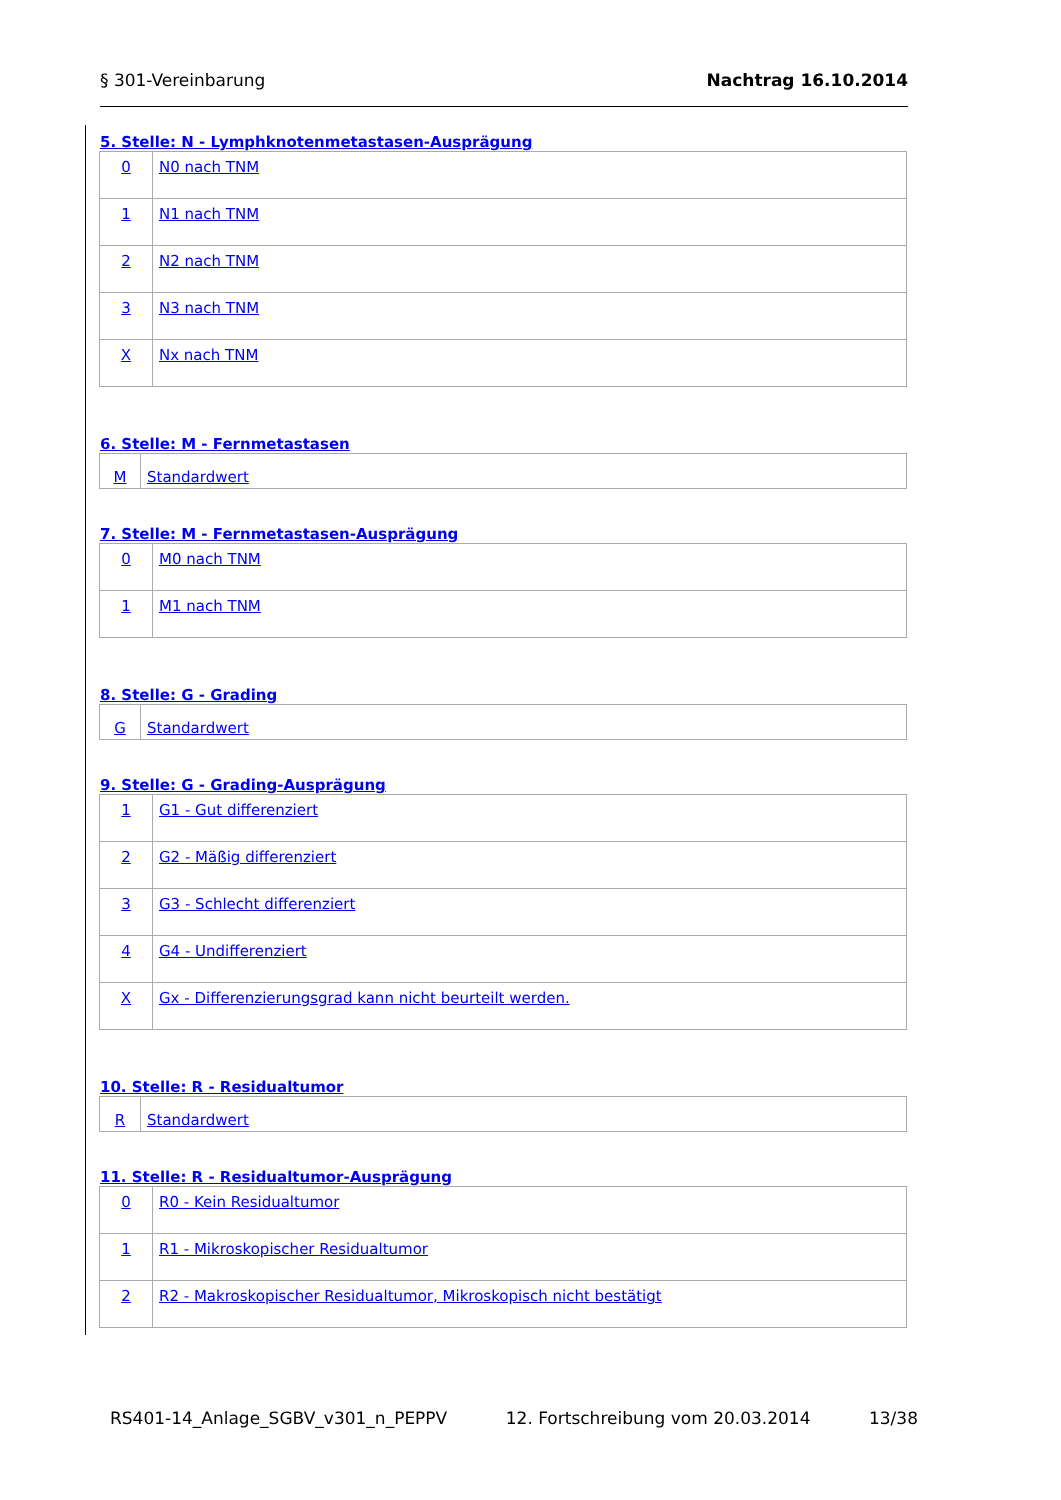§ 301-Vereinbarung Nachtrag 16.10.2014
5. Stelle: N - Lymphknotenmetastasen-Ausprägung
| 0 | N0 nach TNM |
| 1 | N1 nach TNM |
| 2 | N2 nach TNM |
| 3 | N3 nach TNM |
| X | Nx nach TNM |
6. Stelle: M - Fernmetastasen
| M | Standardwert |
7. Stelle: M - Fernmetastasen-Ausprägung
| 0 | M0 nach TNM |
| 1 | M1 nach TNM |
8. Stelle: G - Grading
| G | Standardwert |
9. Stelle: G - Grading-Ausprägung
| 1 | G1 - Gut differenziert |
| 2 | G2 - Mäßig differenziert |
| 3 | G3 - Schlecht differenziert |
| 4 | G4 - Undifferenziert |
| X | Gx - Differenzierungsgrad kann nicht beurteilt werden. |
10. Stelle: R - Residualtumor
| R | Standardwert |
11. Stelle: R - Residualtumor-Ausprägung
| 0 | R0 - Kein Residualtumor |
| 1 | R1 - Mikroskopischer Residualtumor |
| 2 | R2 - Makroskopischer Residualtumor, Mikroskopisch nicht bestätigt |
RS401-14_Anlage_SGBV_v301_n_PEPPV 12. Fortschreibung vom 20.03.2014 13/38